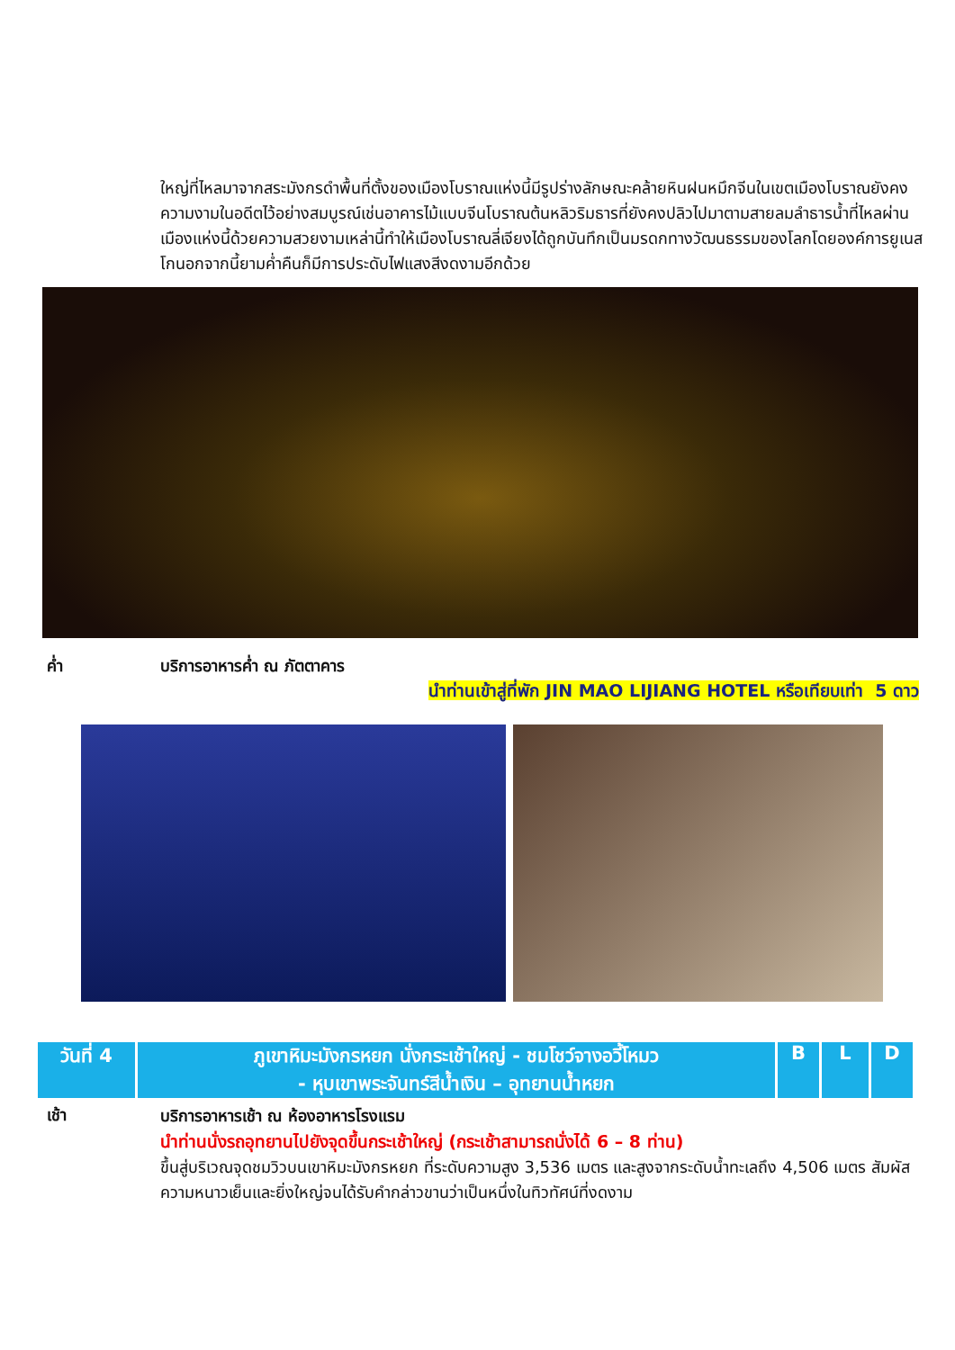ใหญ่ที่ไหลมาจากสระมังกรดำพื้นที่ตั้งของเมืองโบราณแห่งนี้มีรูปร่างลักษณะคล้ายหินฝนหมึกจีนในเขตเมืองโบราณยังคงความงามในอดีตไว้อย่างสมบูรณ์เช่นอาคารไม้แบบจีนโบราณต้นหลิวริมธารที่ยังคงปลิวไปมาตามสายลมลำธารน้ำที่ไหลผ่านเมืองแห่งนี้ด้วยความสวยงามเหล่านี้ทำให้เมืองโบราณลี่เจียงได้ถูกบันทึกเป็นมรดกทางวัฒนธรรมของโลกโดยองค์การยูเนสโกนอกจากนี้ยามค่ำคืนก็มีการประดับไฟแสงสีงดงามอีกด้วย
ค่ำ บริการอาหารค่ำ ณ ภัตตาคาร
นำท่านเข้าสู่ที่พัก JIN MAO LIJIANG HOTEL หรือเทียบเท่า 5 ดาว
| วันที่ 4 | ภูเขาหิมะมังกรหยก นั่งกระเช้าใหญ่ - ชมโชว์จางอวี้โหมว - หุบเขาพระจันทร์สีน้ำเงิน – อุทยานน้ำหยก | B | L | D |
เช้า
บริการอาหารเช้า ณ ห้องอาหารโรงแรม
นำท่านนั่งรถอุทยานไปยังจุดขึ้นกระเช้าใหญ่ (กระเช้าสามารถนั่งได้ 6 – 8 ท่าน)
ขึ้นสู่บริเวณจุดชมวิวบนเขาหิมะมังกรหยก ที่ระดับความสูง 3,536 เมตร และสูงจากระดับน้ำทะเลถึง 4,506 เมตร สัมผัสความหนาวเย็นและยิ่งใหญ่จนได้รับคำกล่าวขานว่าเป็นหนึ่งในทิวทัศน์ที่งดงาม